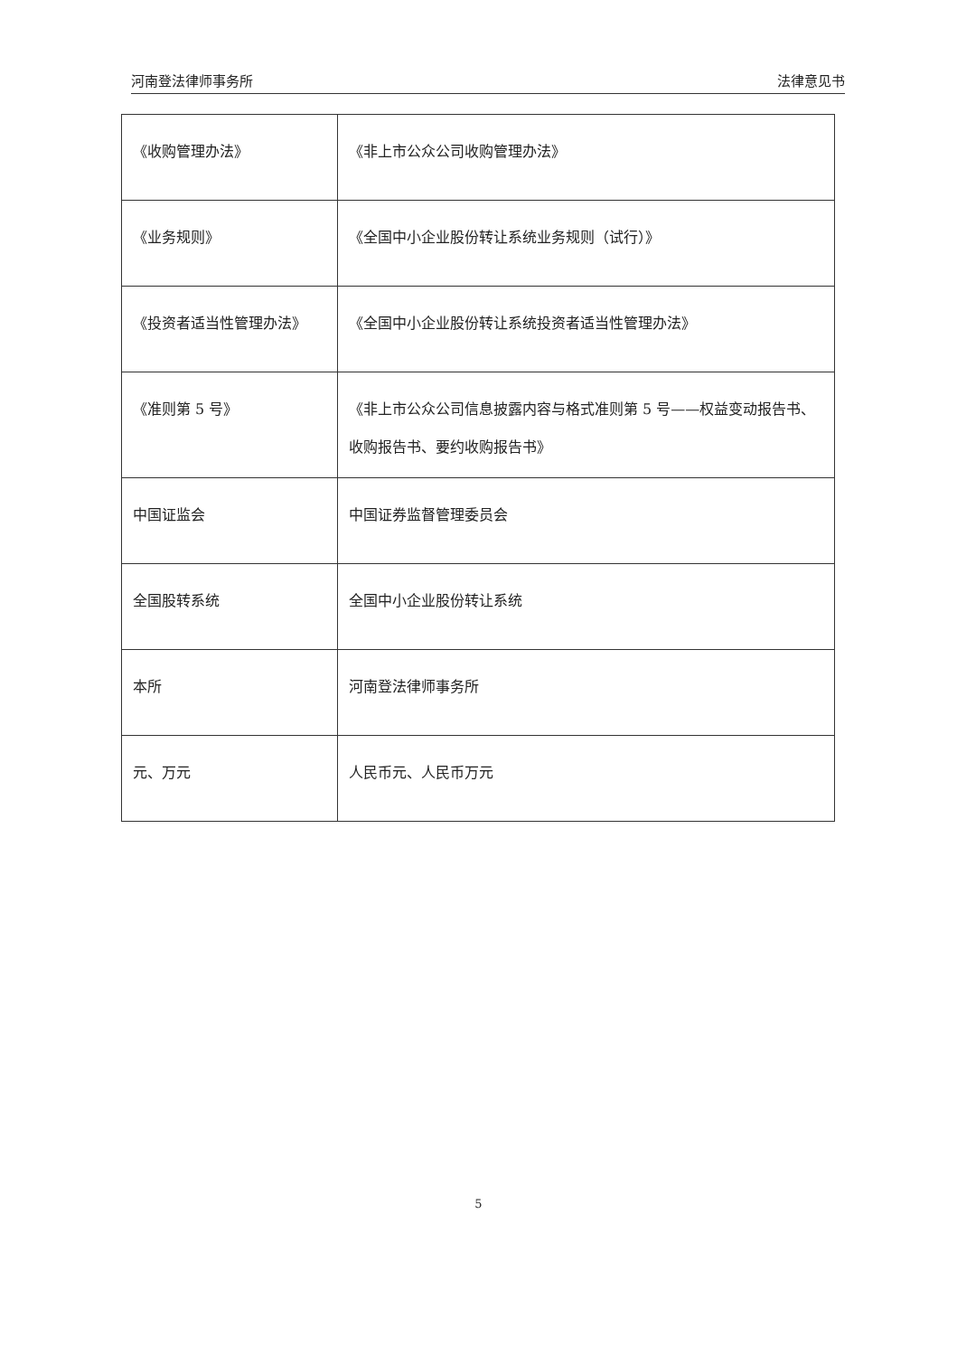河南登法律师事务所 法律意见书
| 《收购管理办法》 | 《非上市公众公司收购管理办法》 |
| 《业务规则》 | 《全国中小企业股份转让系统业务规则（试行）》 |
| 《投资者适当性管理办法》 | 《全国中小企业股份转让系统投资者适当性管理办法》 |
| 《准则第 5 号》 | 《非上市公众公司信息披露内容与格式准则第 5 号——权益变动报告书、收购报告书、要约收购报告书》 |
| 中国证监会 | 中国证券监督管理委员会 |
| 全国股转系统 | 全国中小企业股份转让系统 |
| 本所 | 河南登法律师事务所 |
| 元、万元 | 人民币元、人民币万元 |
5